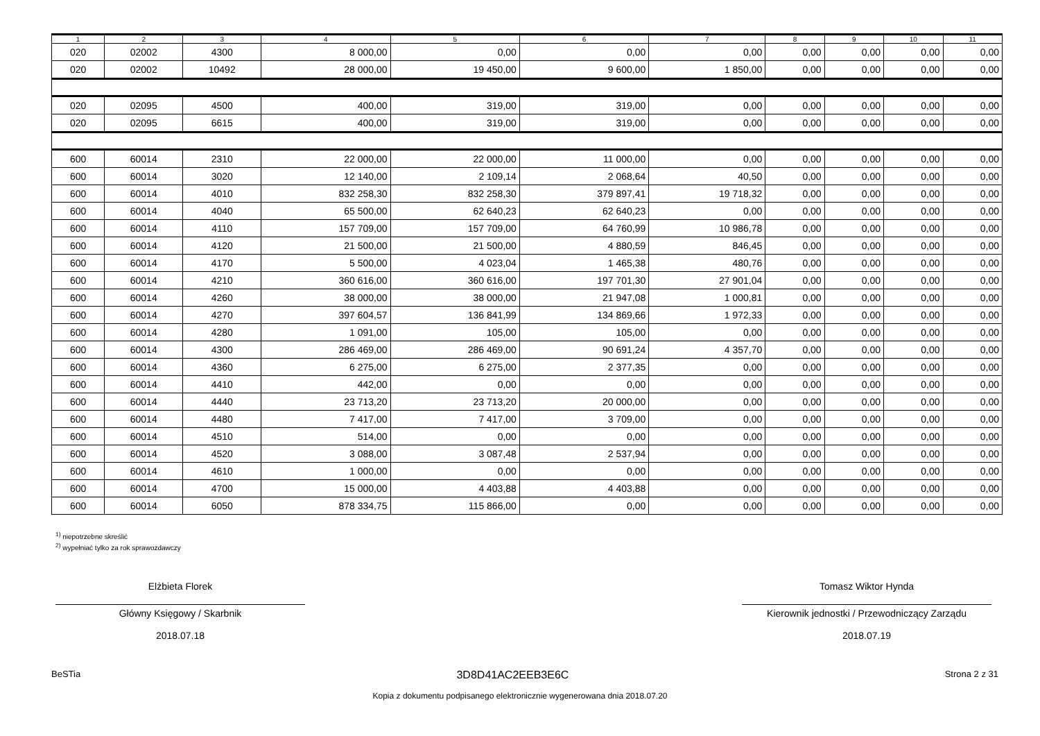| 1 | 2 | 3 | 4 | 5 | 6 | 7 | 8 | 9 | 10 | 11 |
| --- | --- | --- | --- | --- | --- | --- | --- | --- | --- | --- |
| 020 | 02002 | 4300 | 8 000,00 | 0,00 | 0,00 | 0,00 | 0,00 | 0,00 | 0,00 | 0,00 |
| 020 | 02002 | 10492 | 28 000,00 | 19 450,00 | 9 600,00 | 1 850,00 | 0,00 | 0,00 | 0,00 | 0,00 |
| 020 | 02095 | 4500 | 400,00 | 319,00 | 319,00 | 0,00 | 0,00 | 0,00 | 0,00 | 0,00 |
| 020 | 02095 | 6615 | 400,00 | 319,00 | 319,00 | 0,00 | 0,00 | 0,00 | 0,00 | 0,00 |
| 600 | 60014 | 2310 | 22 000,00 | 22 000,00 | 11 000,00 | 0,00 | 0,00 | 0,00 | 0,00 | 0,00 |
| 600 | 60014 | 3020 | 12 140,00 | 2 109,14 | 2 068,64 | 40,50 | 0,00 | 0,00 | 0,00 | 0,00 |
| 600 | 60014 | 4010 | 832 258,30 | 832 258,30 | 379 897,41 | 19 718,32 | 0,00 | 0,00 | 0,00 | 0,00 |
| 600 | 60014 | 4040 | 65 500,00 | 62 640,23 | 62 640,23 | 0,00 | 0,00 | 0,00 | 0,00 | 0,00 |
| 600 | 60014 | 4110 | 157 709,00 | 157 709,00 | 64 760,99 | 10 986,78 | 0,00 | 0,00 | 0,00 | 0,00 |
| 600 | 60014 | 4120 | 21 500,00 | 21 500,00 | 4 880,59 | 846,45 | 0,00 | 0,00 | 0,00 | 0,00 |
| 600 | 60014 | 4170 | 5 500,00 | 4 023,04 | 1 465,38 | 480,76 | 0,00 | 0,00 | 0,00 | 0,00 |
| 600 | 60014 | 4210 | 360 616,00 | 360 616,00 | 197 701,30 | 27 901,04 | 0,00 | 0,00 | 0,00 | 0,00 |
| 600 | 60014 | 4260 | 38 000,00 | 38 000,00 | 21 947,08 | 1 000,81 | 0,00 | 0,00 | 0,00 | 0,00 |
| 600 | 60014 | 4270 | 397 604,57 | 136 841,99 | 134 869,66 | 1 972,33 | 0,00 | 0,00 | 0,00 | 0,00 |
| 600 | 60014 | 4280 | 1 091,00 | 105,00 | 105,00 | 0,00 | 0,00 | 0,00 | 0,00 | 0,00 |
| 600 | 60014 | 4300 | 286 469,00 | 286 469,00 | 90 691,24 | 4 357,70 | 0,00 | 0,00 | 0,00 | 0,00 |
| 600 | 60014 | 4360 | 6 275,00 | 6 275,00 | 2 377,35 | 0,00 | 0,00 | 0,00 | 0,00 | 0,00 |
| 600 | 60014 | 4410 | 442,00 | 0,00 | 0,00 | 0,00 | 0,00 | 0,00 | 0,00 | 0,00 |
| 600 | 60014 | 4440 | 23 713,20 | 23 713,20 | 20 000,00 | 0,00 | 0,00 | 0,00 | 0,00 | 0,00 |
| 600 | 60014 | 4480 | 7 417,00 | 7 417,00 | 3 709,00 | 0,00 | 0,00 | 0,00 | 0,00 | 0,00 |
| 600 | 60014 | 4510 | 514,00 | 0,00 | 0,00 | 0,00 | 0,00 | 0,00 | 0,00 | 0,00 |
| 600 | 60014 | 4520 | 3 088,00 | 3 087,48 | 2 537,94 | 0,00 | 0,00 | 0,00 | 0,00 | 0,00 |
| 600 | 60014 | 4610 | 1 000,00 | 0,00 | 0,00 | 0,00 | 0,00 | 0,00 | 0,00 | 0,00 |
| 600 | 60014 | 4700 | 15 000,00 | 4 403,88 | 4 403,88 | 0,00 | 0,00 | 0,00 | 0,00 | 0,00 |
| 600 | 60014 | 6050 | 878 334,75 | 115 866,00 | 0,00 | 0,00 | 0,00 | 0,00 | 0,00 | 0,00 |
<sup>1)</sup> niepotrzebne skreślić
<sup>2)</sup> wypełniać tylko za rok sprawozdawczy
Elżbieta Florek
Główny Księgowy / Skarbnik
2018.07.18
Tomasz Wiktor Hynda
Kierownik jednostki / Przewodniczący Zarządu
2018.07.19
BeSTia 3D8D41AC2EEB3E6C Strona 2 z 31
Kopia z dokumentu podpisanego elektronicznie wygenerowana dnia 2018.07.20